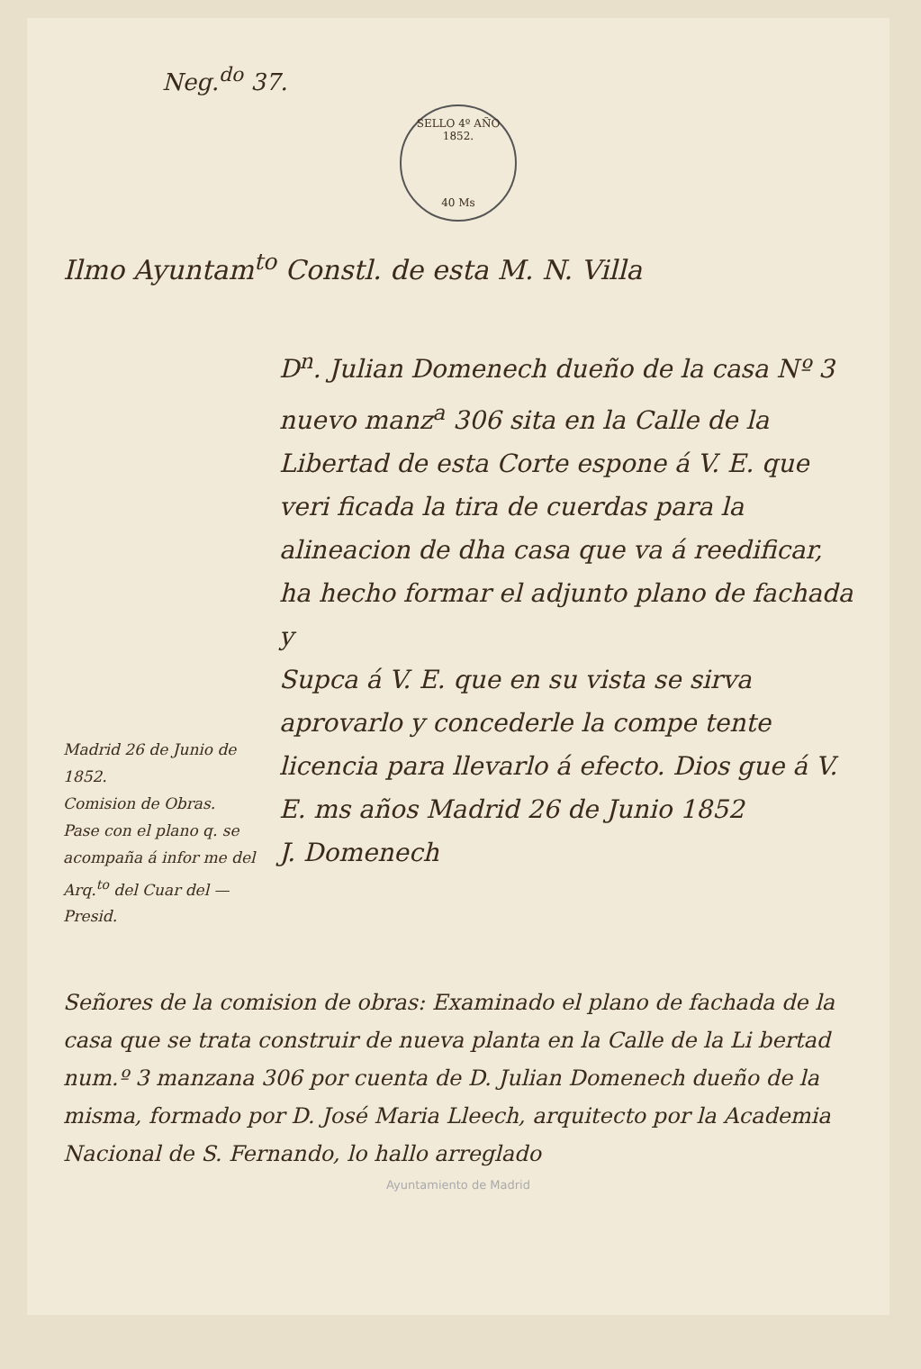Neg.<sup>do</sup> 37.
SELLO 4º AÑO 1852.
40 Ms
Ilmo Ayuntam<sup>to</sup> Constl. de esta M. N. Villa
Madrid 26 de Junio de 1852.
Comision de Obras.
Pase con el plano q. se acompaña á infor me del Arq.<sup>to</sup> del Cuar del —
Presid.
D<sup>n</sup>. Julian Domenech dueño de la casa Nº 3 nuevo manz<sup>a</sup> 306 sita en la Calle de la Libertad de esta Corte espone á V. E. que veri ficada la tira de cuerdas para la alineacion de dha casa que va á reedificar, ha hecho formar el adjunto plano de fachada y
Supca á V. E. que en su vista se sirva aprovarlo y concederle la compe tente licencia para llevarlo á efecto. Dios gue á V. E. ms años Madrid 26 de Junio 1852
J. Domenech
Señores de la comision de obras: Examinado el plano de fachada de la casa que se trata construir de nueva planta en la Calle de la Li bertad num.º 3 manzana 306 por cuenta de D. Julian Domenech dueño de la misma, formado por D. José Maria Lleech, arquitecto por la Academia Nacional de S. Fernando, lo hallo arreglado
Ayuntamiento de Madrid